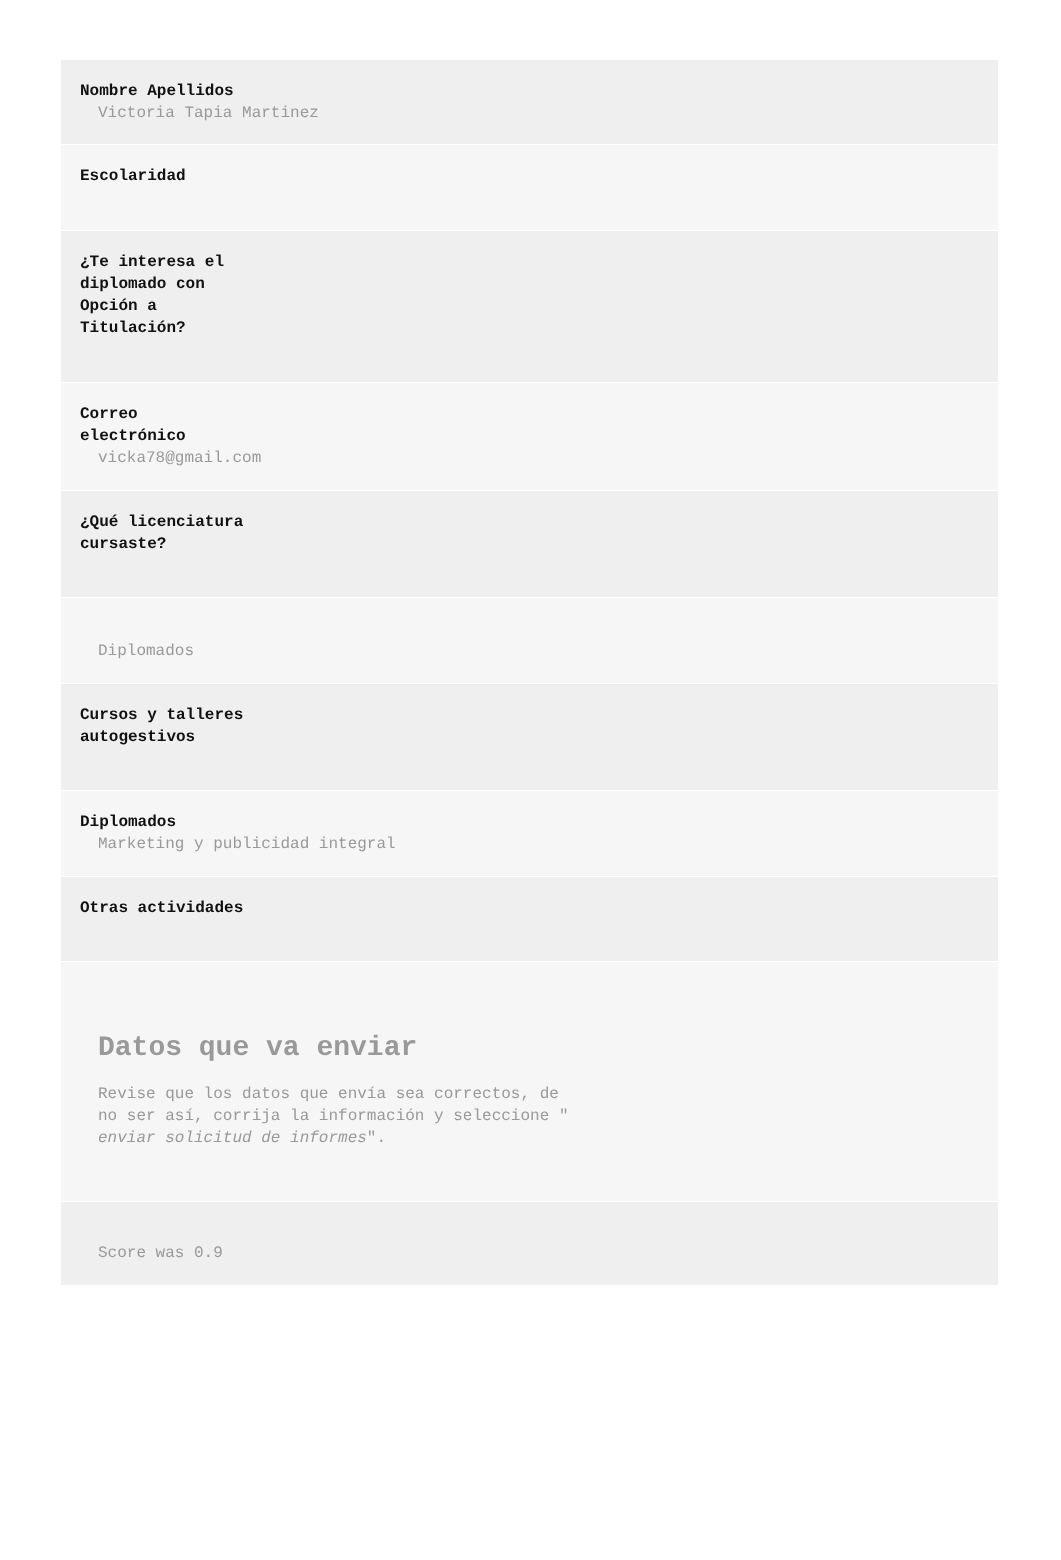Nombre Apellidos
Victoria Tapia Martinez
Escolaridad
¿Te interesa el
diplomado con
Opción a
Titulación?
Correo
electrónico
vicka78@gmail.com
¿Qué licenciatura
cursaste?
Diplomados
Cursos y talleres
autogestivos
Diplomados
Marketing y publicidad integral
Otras actividades
Datos que va enviar
Revise que los datos que envía sea correctos, de
no ser así, corrija la información y seleccione "
enviar solicitud de informes".
Score was 0.9